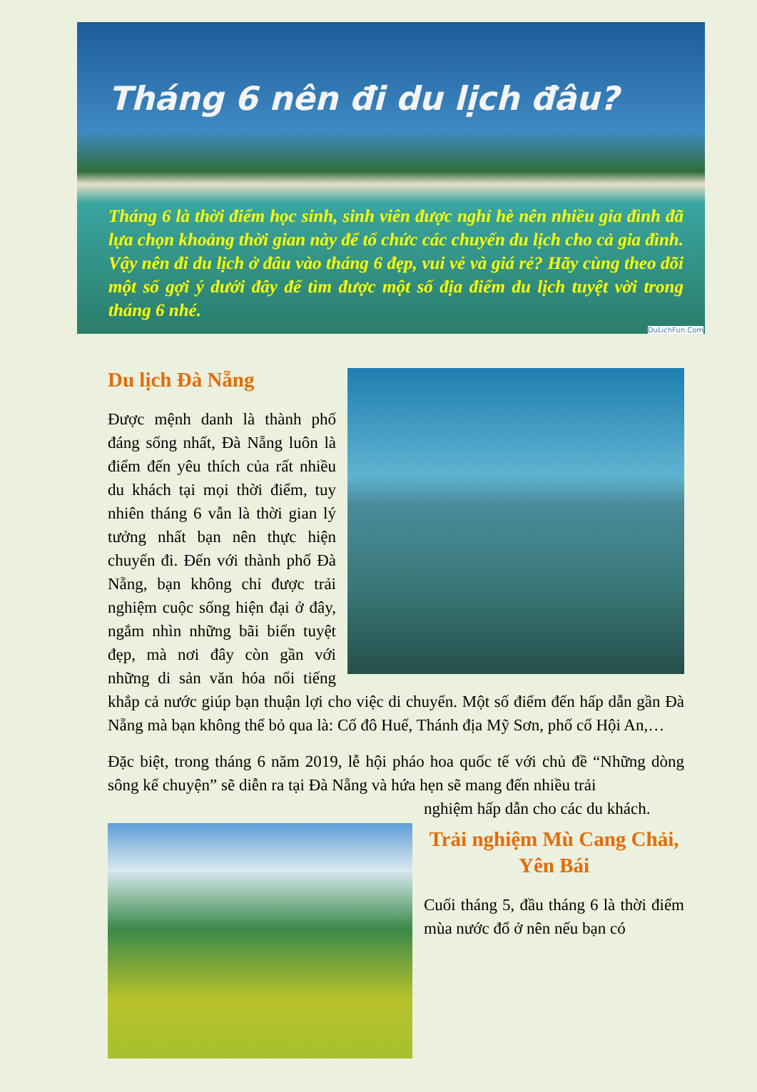Tháng 6 nên đi du lịch đâu?
Tháng 6 là thời điểm học sinh, sinh viên được nghỉ hè nên nhiều gia đình đã lựa chọn khoảng thời gian này để tổ chức các chuyến du lịch cho cả gia đình. Vậy nên đi du lịch ở đâu vào tháng 6 đẹp, vui vẻ và giá rẻ? Hãy cùng theo dõi một số gợi ý dưới đây để tìm được một số địa điểm du lịch tuyệt vời trong tháng 6 nhé.
DuLichFun.Com
Du lịch Đà Nẵng
Được mệnh danh là thành phố đáng sống nhất, Đà Nẵng luôn là điểm đến yêu thích của rất nhiều du khách tại mọi thời điểm, tuy nhiên tháng 6 vẫn là thời gian lý tưởng nhất bạn nên thực hiện chuyến đi. Đến với thành phố Đà Nẵng, bạn không chỉ được trải nghiệm cuộc sống hiện đại ở đây, ngắm nhìn những bãi biển tuyệt đẹp, mà nơi đây còn gần với những di sản văn hóa nổi tiếng khắp cả nước giúp bạn thuận lợi cho việc di chuyển. Một số điểm đến hấp dẫn gần Đà Nẵng mà bạn không thể bỏ qua là: Cố đô Huế, Thánh địa Mỹ Sơn, phố cổ Hội An,…
Đặc biệt, trong tháng 6 năm 2019, lễ hội pháo hoa quốc tế với chủ đề “Những dòng sông kể chuyện” sẽ diễn ra tại Đà Nẵng và hứa hẹn sẽ mang đến nhiều trải
nghiệm hấp dẫn cho các du khách.
Trải nghiệm Mù Cang Chải, Yên Bái
Cuối tháng 5, đầu tháng 6 là thời điểm mùa nước đổ ở nên nếu bạn có